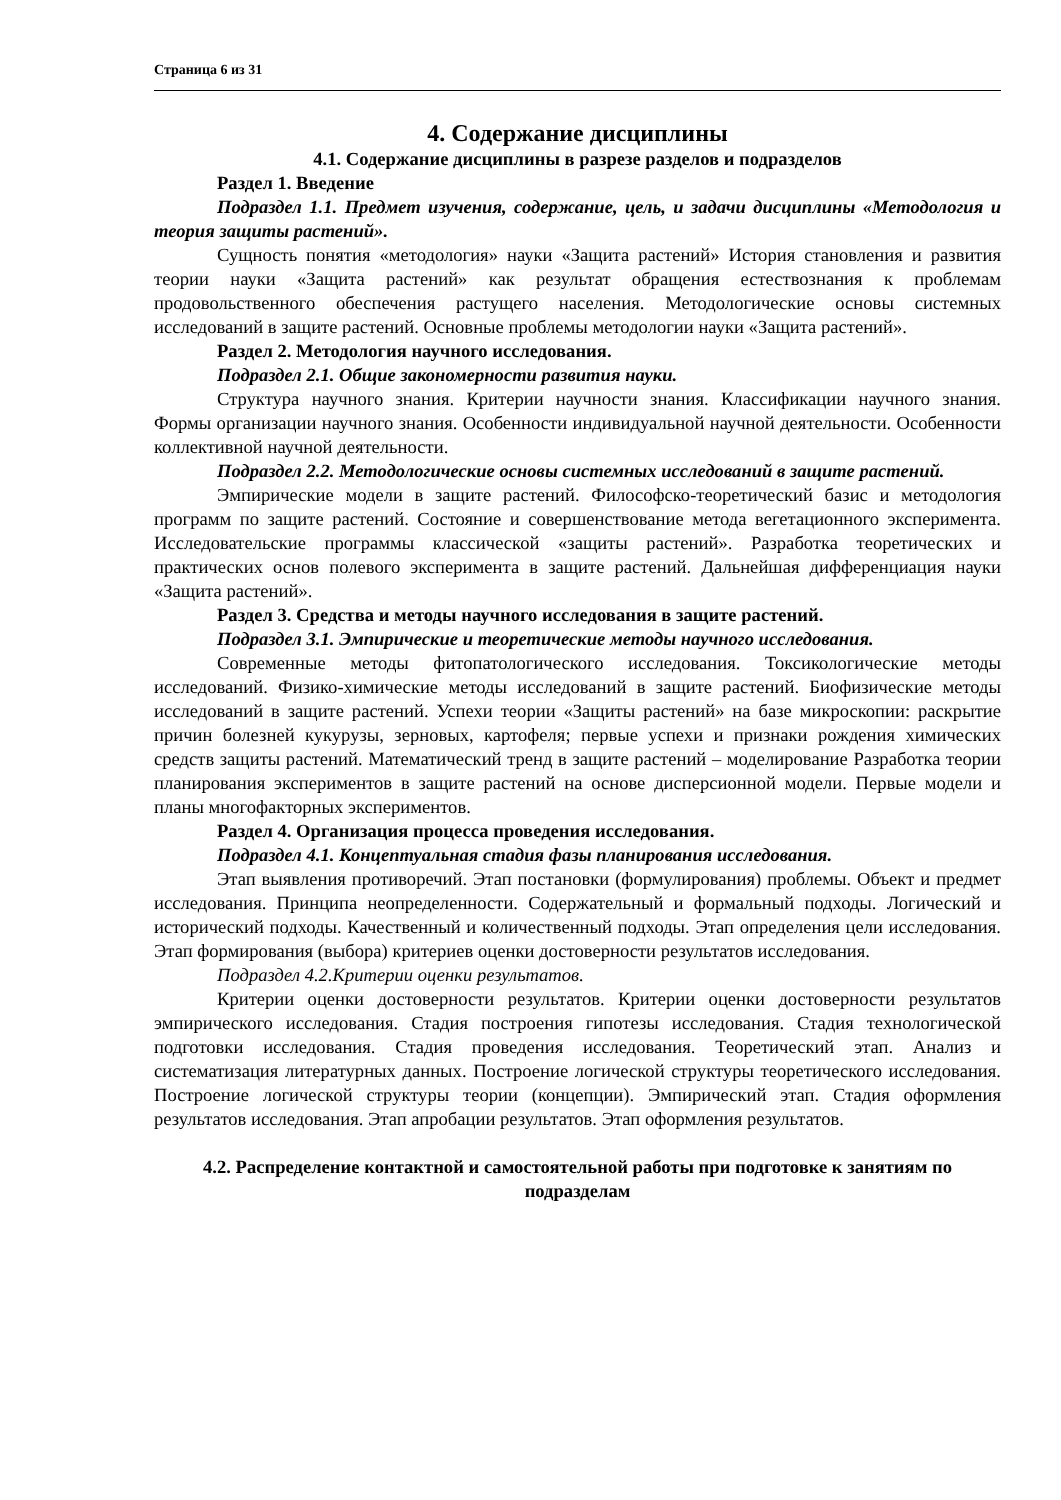Страница 6 из 31
4. Содержание дисциплины
4.1. Содержание дисциплины в разрезе разделов и подразделов
Раздел 1. Введение
Подраздел 1.1. Предмет изучения, содержание, цель, и задачи дисциплины «Методология и теория защиты растений».
Сущность понятия «методология» науки «Защита растений» История становления и развития теории науки «Защита растений» как результат обращения естествознания к проблемам продовольственного обеспечения растущего населения. Методологические основы системных исследований в защите растений. Основные проблемы методологии науки «Защита растений».
Раздел 2. Методология научного исследования.
Подраздел 2.1. Общие закономерности развития науки.
Структура научного знания. Критерии научности знания. Классификации научного знания. Формы организации научного знания. Особенности индивидуальной научной деятельности. Особенности коллективной научной деятельности.
Подраздел 2.2. Методологические основы системных исследований в защите растений.
Эмпирические модели в защите растений. Философско-теоретический базис и методология программ по защите растений. Состояние и совершенствование метода вегетационного эксперимента. Исследовательские программы классической «защиты растений». Разработка теоретических и практических основ полевого эксперимента в защите растений. Дальнейшая дифференциация науки «Защита растений».
Раздел 3. Средства и методы научного исследования в защите растений.
Подраздел 3.1. Эмпирические и теоретические методы научного исследования.
Современные методы фитопатологического исследования. Токсикологические методы исследований. Физико-химические методы исследований в защите растений. Биофизические методы исследований в защите растений. Успехи теории «Защиты растений» на базе микроскопии: раскрытие причин болезней кукурузы, зерновых, картофеля; первые успехи и признаки рождения химических средств защиты растений. Математический тренд в защите растений – моделирование Разработка теории планирования экспериментов в защите растений на основе дисперсионной модели. Первые модели и планы многофакторных экспериментов.
Раздел 4. Организация процесса проведения исследования.
Подраздел 4.1. Концептуальная стадия фазы планирования исследования.
Этап выявления противоречий. Этап постановки (формулирования) проблемы. Объект и предмет исследования. Принципа неопределенности. Содержательный и формальный подходы. Логический и исторический подходы. Качественный и количественный подходы. Этап определения цели исследования. Этап формирования (выбора) критериев оценки достоверности результатов исследования.
Подраздел 4.2.Критерии оценки результатов.
Критерии оценки достоверности результатов. Критерии оценки достоверности результатов эмпирического исследования. Стадия построения гипотезы исследования. Стадия технологической подготовки исследования. Стадия проведения исследования. Теоретический этап. Анализ и систематизация литературных данных. Построение логической структуры теоретического исследования. Построение логической структуры теории (концепции). Эмпирический этап. Стадия оформления результатов исследования. Этап апробации результатов. Этап оформления результатов.
4.2. Распределение контактной и самостоятельной работы при подготовке к занятиям по подразделам